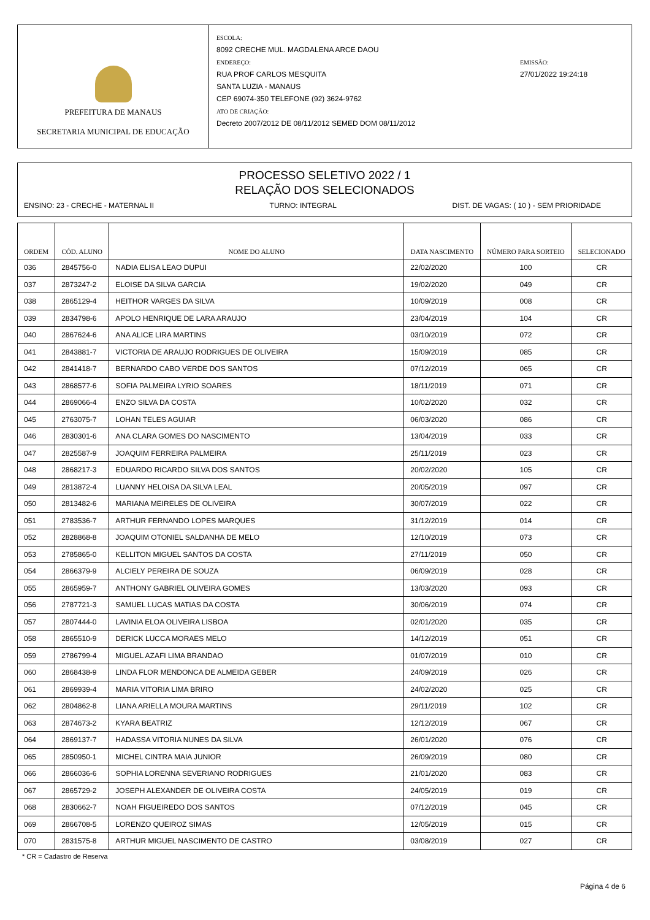PREFEITURA DE MANAUS
SECRETARIA MUNICIPAL DE EDUCAÇÃO
ESCOLA:
8092 CRECHE MUL. MAGDALENA ARCE DAOU
ENDEREÇO:
RUA PROF CARLOS MESQUITA
SANTA LUZIA - MANAUS
CEP 69074-350 TELEFONE (92) 3624-9762
ATO DE CRIAÇÃO:
Decreto 2007/2012 DE 08/11/2012 SEMED DOM 08/11/2012
EMISSÃO:
27/01/2022 19:24:18
PROCESSO SELETIVO 2022 / 1
RELAÇÃO DOS SELECIONADOS
ENSINO: 23 - CRECHE - MATERNAL II TURNO: INTEGRAL DIST. DE VAGAS: ( 10 ) - SEM PRIORIDADE
| ORDEM | CÓD. ALUNO | NOME DO ALUNO | DATA NASCIMENTO | NÚMERO PARA SORTEIO | SELECIONADO |
| --- | --- | --- | --- | --- | --- |
| 036 | 2845756-0 | NADIA ELISA LEAO DUPUI | 22/02/2020 | 100 | CR |
| 037 | 2873247-2 | ELOISE DA SILVA GARCIA | 19/02/2020 | 049 | CR |
| 038 | 2865129-4 | HEITHOR VARGES DA SILVA | 10/09/2019 | 008 | CR |
| 039 | 2834798-6 | APOLO HENRIQUE DE LARA ARAUJO | 23/04/2019 | 104 | CR |
| 040 | 2867624-6 | ANA ALICE LIRA MARTINS | 03/10/2019 | 072 | CR |
| 041 | 2843881-7 | VICTORIA DE ARAUJO RODRIGUES DE OLIVEIRA | 15/09/2019 | 085 | CR |
| 042 | 2841418-7 | BERNARDO CABO VERDE DOS SANTOS | 07/12/2019 | 065 | CR |
| 043 | 2868577-6 | SOFIA PALMEIRA LYRIO SOARES | 18/11/2019 | 071 | CR |
| 044 | 2869066-4 | ENZO SILVA DA COSTA | 10/02/2020 | 032 | CR |
| 045 | 2763075-7 | LOHAN TELES AGUIAR | 06/03/2020 | 086 | CR |
| 046 | 2830301-6 | ANA CLARA GOMES DO NASCIMENTO | 13/04/2019 | 033 | CR |
| 047 | 2825587-9 | JOAQUIM FERREIRA PALMEIRA | 25/11/2019 | 023 | CR |
| 048 | 2868217-3 | EDUARDO RICARDO SILVA DOS SANTOS | 20/02/2020 | 105 | CR |
| 049 | 2813872-4 | LUANNY HELOISA DA SILVA LEAL | 20/05/2019 | 097 | CR |
| 050 | 2813482-6 | MARIANA MEIRELES DE OLIVEIRA | 30/07/2019 | 022 | CR |
| 051 | 2783536-7 | ARTHUR FERNANDO LOPES MARQUES | 31/12/2019 | 014 | CR |
| 052 | 2828868-8 | JOAQUIM OTONIEL SALDANHA DE MELO | 12/10/2019 | 073 | CR |
| 053 | 2785865-0 | KELLITON MIGUEL SANTOS DA COSTA | 27/11/2019 | 050 | CR |
| 054 | 2866379-9 | ALCIELY PEREIRA DE SOUZA | 06/09/2019 | 028 | CR |
| 055 | 2865959-7 | ANTHONY GABRIEL OLIVEIRA GOMES | 13/03/2020 | 093 | CR |
| 056 | 2787721-3 | SAMUEL LUCAS MATIAS DA COSTA | 30/06/2019 | 074 | CR |
| 057 | 2807444-0 | LAVINIA ELOA OLIVEIRA LISBOA | 02/01/2020 | 035 | CR |
| 058 | 2865510-9 | DERICK LUCCA MORAES MELO | 14/12/2019 | 051 | CR |
| 059 | 2786799-4 | MIGUEL AZAFI LIMA BRANDAO | 01/07/2019 | 010 | CR |
| 060 | 2868438-9 | LINDA FLOR MENDONCA DE ALMEIDA GEBER | 24/09/2019 | 026 | CR |
| 061 | 2869939-4 | MARIA VITORIA LIMA BRIRO | 24/02/2020 | 025 | CR |
| 062 | 2804862-8 | LIANA ARIELLA MOURA MARTINS | 29/11/2019 | 102 | CR |
| 063 | 2874673-2 | KYARA BEATRIZ | 12/12/2019 | 067 | CR |
| 064 | 2869137-7 | HADASSA VITORIA NUNES DA SILVA | 26/01/2020 | 076 | CR |
| 065 | 2850950-1 | MICHEL CINTRA MAIA JUNIOR | 26/09/2019 | 080 | CR |
| 066 | 2866036-6 | SOPHIA LORENNA SEVERIANO RODRIGUES | 21/01/2020 | 083 | CR |
| 067 | 2865729-2 | JOSEPH ALEXANDER DE OLIVEIRA COSTA | 24/05/2019 | 019 | CR |
| 068 | 2830662-7 | NOAH FIGUEIREDO DOS SANTOS | 07/12/2019 | 045 | CR |
| 069 | 2866708-5 | LORENZO QUEIROZ SIMAS | 12/05/2019 | 015 | CR |
| 070 | 2831575-8 | ARTHUR MIGUEL NASCIMENTO DE CASTRO | 03/08/2019 | 027 | CR |
* CR = Cadastro de Reserva
Página 4 de 6